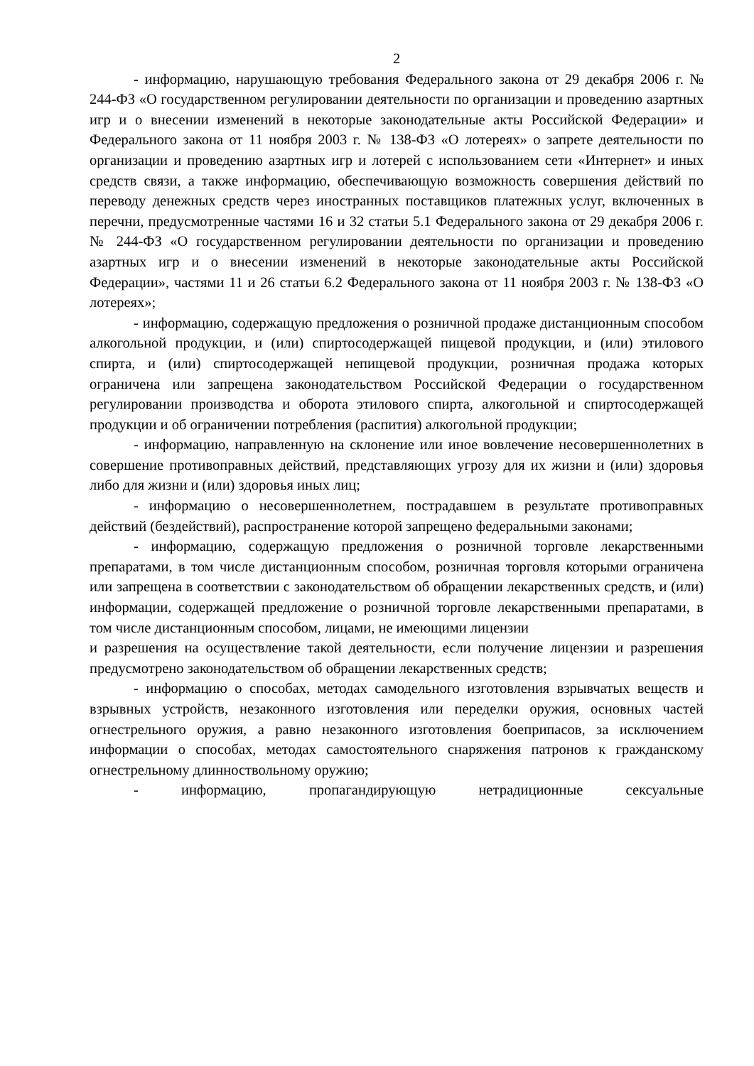2
- информацию, нарушающую требования Федерального закона от 29 декабря 2006 г. № 244-ФЗ «О государственном регулировании деятельности по организации и проведению азартных игр и о внесении изменений в некоторые законодательные акты Российской Федерации» и Федерального закона от 11 ноября 2003 г. № 138-ФЗ «О лотереях» о запрете деятельности по организации и проведению азартных игр и лотерей с использованием сети «Интернет» и иных средств связи, а также информацию, обеспечивающую возможность совершения действий по переводу денежных средств через иностранных поставщиков платежных услуг, включенных в перечни, предусмотренные частями 16 и 32 статьи 5.1 Федерального закона от 29 декабря 2006 г. № 244-ФЗ «О государственном регулировании деятельности по организации и проведению азартных игр и о внесении изменений в некоторые законодательные акты Российской Федерации», частями 11 и 26 статьи 6.2 Федерального закона от 11 ноября 2003 г. № 138-ФЗ «О лотереях»;
- информацию, содержащую предложения о розничной продаже дистанционным способом алкогольной продукции, и (или) спиртосодержащей пищевой продукции, и (или) этилового спирта, и (или) спиртосодержащей непищевой продукции, розничная продажа которых ограничена или запрещена законодательством Российской Федерации о государственном регулировании производства и оборота этилового спирта, алкогольной и спиртосодержащей продукции и об ограничении потребления (распития) алкогольной продукции;
- информацию, направленную на склонение или иное вовлечение несовершеннолетних в совершение противоправных действий, представляющих угрозу для их жизни и (или) здоровья либо для жизни и (или) здоровья иных лиц;
- информацию о несовершеннолетнем, пострадавшем в результате противоправных действий (бездействий), распространение которой запрещено федеральными законами;
- информацию, содержащую предложения о розничной торговле лекарственными препаратами, в том числе дистанционным способом, розничная торговля которыми ограничена или запрещена в соответствии с законодательством об обращении лекарственных средств, и (или) информации, содержащей предложение о розничной торговле лекарственными препаратами, в том числе дистанционным способом, лицами, не имеющими лицензии
и разрешения на осуществление такой деятельности, если получение лицензии и разрешения предусмотрено законодательством об обращении лекарственных средств;
- информацию о способах, методах самодельного изготовления взрывчатых веществ и взрывных устройств, незаконного изготовления или переделки оружия, основных частей огнестрельного оружия, а равно незаконного изготовления боеприпасов, за исключением информации о способах, методах самостоятельного снаряжения патронов к гражданскому огнестрельному длинноствольному оружию;
- информацию, пропагандирующую нетрадиционные сексуальные